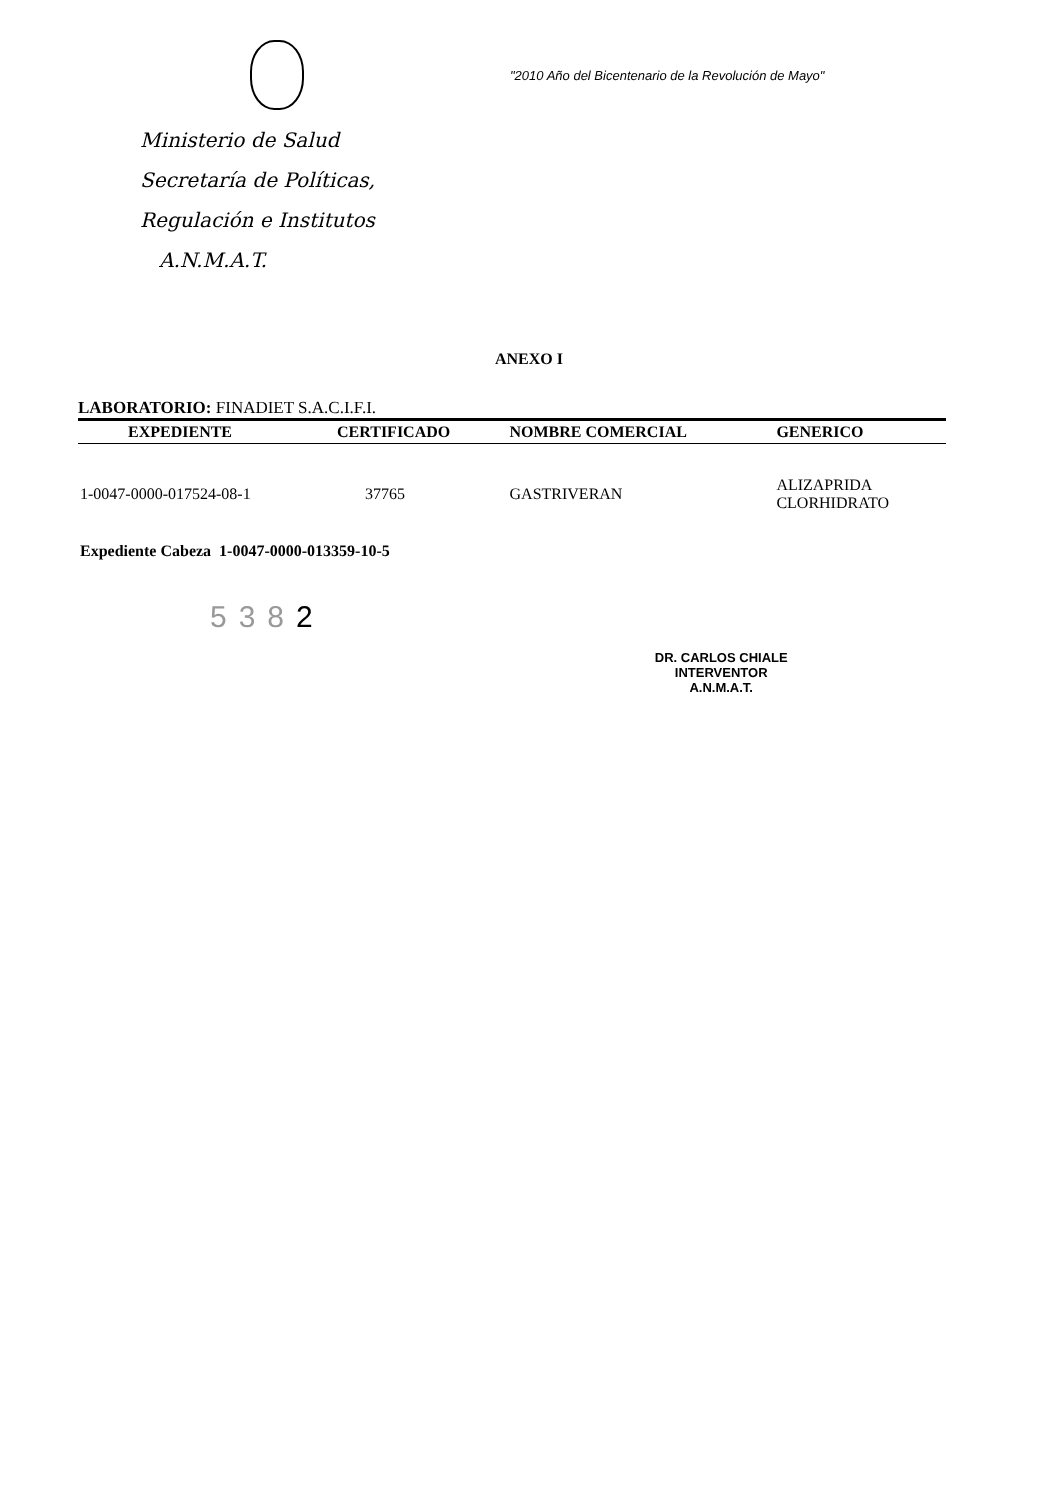Ministerio de Salud
Secretaría de Políticas,
Regulación e Institutos
A.N.M.A.T.
"2010 Año del Bicentenario de la Revolución de Mayo"
ANEXO I
LABORATORIO: FINADIET S.A.C.I.F.I.
| EXPEDIENTE | CERTIFICADO | NOMBRE COMERCIAL | GENERICO |
| --- | --- | --- | --- |
| 1-0047-0000-017524-08-1 | 37765 | GASTRIVERAN | ALIZAPRIDA CLORHIDRATO |
Expediente Cabeza 1-0047-0000-013359-10-5
5382
DR. CARLOS CHIALE
INTERVENTOR
A.N.M.A.T.